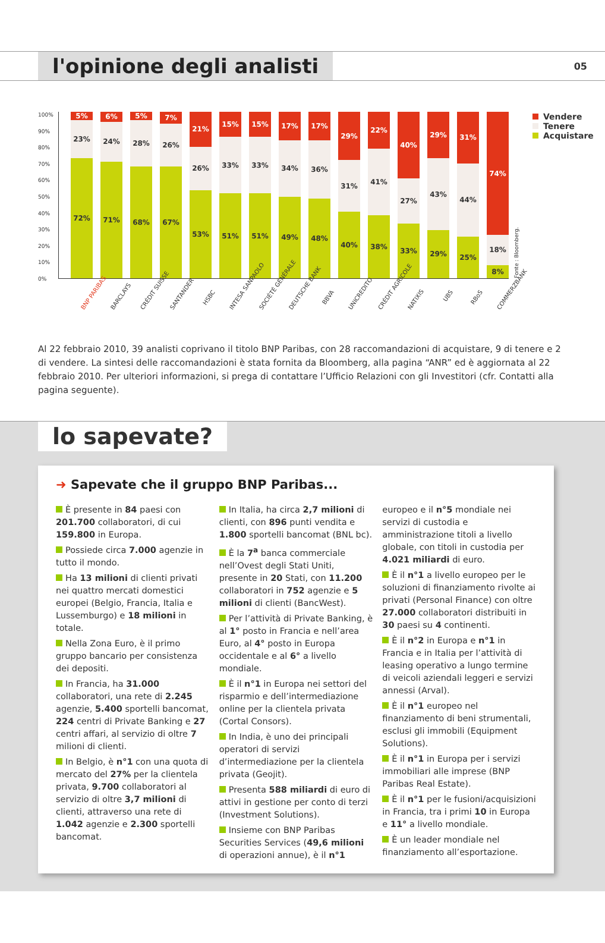l'opinione degli analisti
05
100%
90%
80%
70%
60%
50%
40%
30%
20%
10%
0%
5%
23%
72%
6%
24%
71%
5%
28%
68%
7%
26%
67%
21%
26%
53%
15%
33%
51%
15%
33%
51%
17%
34%
49%
17%
36%
48%
29%
31%
40%
22%
41%
38%
40%
27%
33%
29%
43%
29%
31%
44%
25%
74%
18%
8%
Fonte : Bloomberg.
Vendere
Tenere
Acquistare
BNP PARIBAS
BARCLAYS
CRÉDIT SUISSE
SANTANDER
HSBC
INTESA SANPAOLO
SOCIÉTÉ GÉNÉRALE
DEUTSCHE BANK
BBVA
UNICREDITO
CRÉDIT AGRICOLE
NATIXIS
UBS
RBoS
COMMERZBANK
Al 22 febbraio 2010, 39 analisti coprivano il titolo BNP Paribas, con 28 raccomandazioni di acquistare, 9 di tenere e 2 di vendere. La sintesi delle raccomandazioni è stata fornita da Bloomberg, alla pagina “ANR” ed è aggiornata al 22 febbraio 2010. Per ulteriori informazioni, si prega di contattare l’Ufficio Relazioni con gli Investitori (cfr. Contatti alla pagina seguente).
lo sapevate?
➜ Sapevate che il gruppo BNP Paribas...
È presente in 84 paesi con 201.700 collaboratori, di cui 159.800 in Europa.
Possiede circa 7.000 agenzie in tutto il mondo.
Ha 13 milioni di clienti privati nei quattro mercati domestici europei (Belgio, Francia, Italia e Lussemburgo) e 18 milioni in totale.
Nella Zona Euro, è il primo gruppo bancario per consistenza dei depositi.
In Francia, ha 31.000 collaboratori, una rete di 2.245 agenzie, 5.400 sportelli bancomat, 224 centri di Private Banking e 27 centri affari, al servizio di oltre 7 milioni di clienti.
In Belgio, è n°1 con una quota di mercato del 27% per la clientela privata, 9.700 collaboratori al servizio di oltre 3,7 milioni di clienti, attraverso una rete di 1.042 agenzie e 2.300 sportelli bancomat.
In Italia, ha circa 2,7 milioni di clienti, con 896 punti vendita e 1.800 sportelli bancomat (BNL bc).
È la 7<sup>a</sup> banca commerciale nell’Ovest degli Stati Uniti, presente in 20 Stati, con 11.200 collaboratori in 752 agenzie e 5 milioni di clienti (BancWest).
Per l’attività di Private Banking, è al 1° posto in Francia e nell’area Euro, al 4° posto in Europa occidentale e al 6° a livello mondiale.
È il n°1 in Europa nei settori del risparmio e dell’intermediazione online per la clientela privata (Cortal Consors).
In India, è uno dei principali operatori di servizi d’intermediazione per la clientela privata (Geojit).
Presenta 588 miliardi di euro di attivi in gestione per conto di terzi (Investment Solutions).
Insieme con BNP Paribas Securities Services (49,6 milioni di operazioni annue), è il n°1 europeo e il n°5 mondiale nei servizi di custodia e amministrazione titoli a livello globale, con titoli in custodia per 4.021 miliardi di euro.
È il n°1 a livello europeo per le soluzioni di finanziamento rivolte ai privati (Personal Finance) con oltre 27.000 collaboratori distribuiti in 30 paesi su 4 continenti.
È il n°2 in Europa e n°1 in Francia e in Italia per l’attività di leasing operativo a lungo termine di veicoli aziendali leggeri e servizi annessi (Arval).
È il n°1 europeo nel finanziamento di beni strumentali, esclusi gli immobili (Equipment Solutions).
È il n°1 in Europa per i servizi immobiliari alle imprese (BNP Paribas Real Estate).
È il n°1 per le fusioni/acquisizioni in Francia, tra i primi 10 in Europa e 11° a livello mondiale.
È un leader mondiale nel finanziamento all’esportazione.